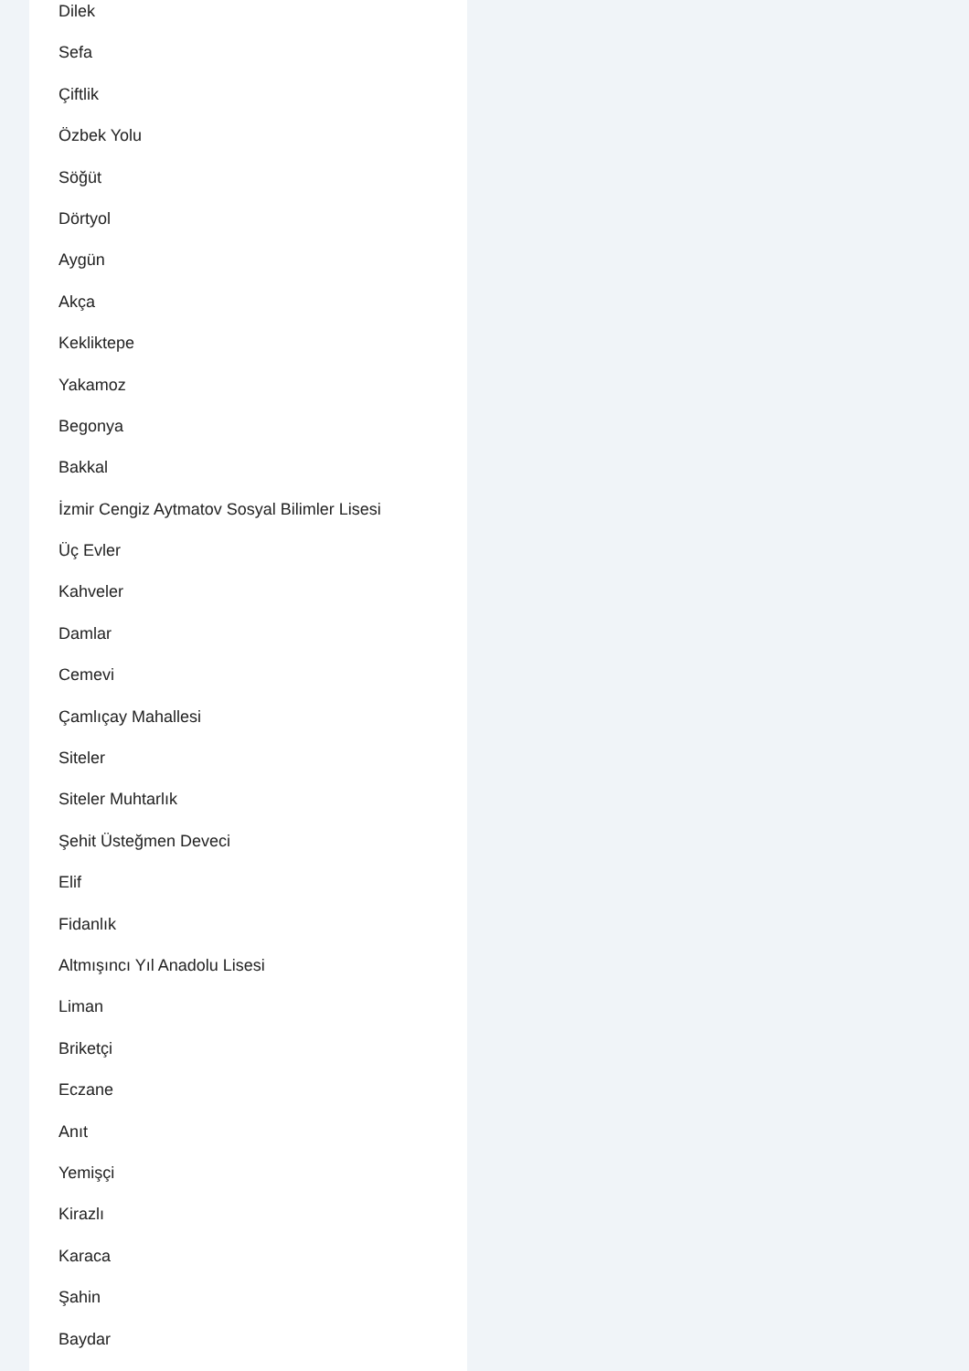Dilek
Sefa
Çiftlik
Özbek Yolu
Söğüt
Dörtyol
Aygün
Akça
Kekliktepe
Yakamoz
Begonya
Bakkal
İzmir Cengiz Aytmatov Sosyal Bilimler Lisesi
Üç Evler
Kahveler
Damlar
Cemevi
Çamlıçay Mahallesi
Siteler
Siteler Muhtarlık
Şehit Üsteğmen Deveci
Elif
Fidanlık
Altmışıncı Yıl Anadolu Lisesi
Liman
Briketçi
Eczane
Anıt
Yemişçi
Kirazlı
Karaca
Şahin
Baydar